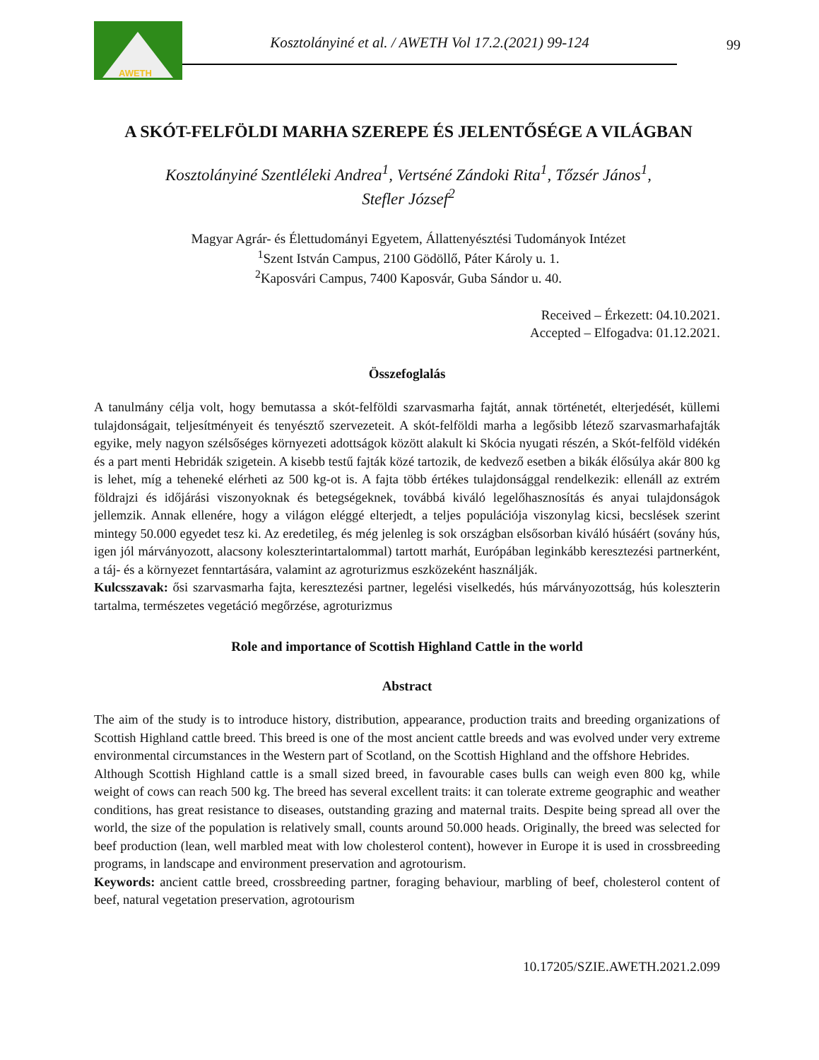AWETH
Kosztolányiné et al. / AWETH Vol 17.2.(2021) 99-124
99
A SKÓT-FELFÖLDI MARHA SZEREPE ÉS JELENTŐSÉGE A VILÁGBAN
Kosztolányiné Szentléleki Andrea<sup>1</sup>, Vertséné Zándoki Rita<sup>1</sup>, Tőzsér János<sup>1</sup>,
Stefler József<sup>2</sup>
Magyar Agrár- és Élettudományi Egyetem, Állattenyésztési Tudományok Intézet
<sup>1</sup> Szent István Campus, 2100 Gödöllő, Páter Károly u. 1.
<sup>2</sup> Kaposvári Campus, 7400 Kaposvár, Guba Sándor u. 40.
Received – Érkezett: 04.10.2021.
Accepted – Elfogadva: 01.12.2021.
Összefoglalás
A tanulmány célja volt, hogy bemutassa a skót-felföldi szarvasmarha fajtát, annak történetét, elterjedését, küllemi tulajdonságait, teljesítményeit és tenyésztő szervezeteit. A skót-felföldi marha a legősibb létező szarvasmarhafajták egyike, mely nagyon szélsőséges környezeti adottságok között alakult ki Skócia nyugati részén, a Skót-felföld vidékén és a part menti Hebridák szigetein. A kisebb testű fajták közé tartozik, de kedvező esetben a bikák élősúlya akár 800 kg is lehet, míg a teheneké elérheti az 500 kg-ot is. A fajta több értékes tulajdonsággal rendelkezik: ellenáll az extrém földrajzi és időjárási viszonyoknak és betegségeknek, továbbá kiváló legelőhasznosítás és anyai tulajdonságok jellemzik. Annak ellenére, hogy a világon eléggé elterjedt, a teljes populációja viszonylag kicsi, becslések szerint mintegy 50.000 egyedet tesz ki. Az eredetileg, és még jelenleg is sok országban elsősorban kiváló húsáért (sovány hús, igen jól márványozott, alacsony koleszterintartalommal) tartott marhát, Európában leginkább keresztezési partnerként, a táj- és a környezet fenntartására, valamint az agroturizmus eszközeként használják.
Kulcsszavak: ősi szarvasmarha fajta, keresztezési partner, legelési viselkedés, hús márványozottság, hús koleszterin tartalma, természetes vegetáció megőrzése, agroturizmus
Role and importance of Scottish Highland Cattle in the world
Abstract
The aim of the study is to introduce history, distribution, appearance, production traits and breeding organizations of Scottish Highland cattle breed. This breed is one of the most ancient cattle breeds and was evolved under very extreme environmental circumstances in the Western part of Scotland, on the Scottish Highland and the offshore Hebrides.
Although Scottish Highland cattle is a small sized breed, in favourable cases bulls can weigh even 800 kg, while weight of cows can reach 500 kg. The breed has several excellent traits: it can tolerate extreme geographic and weather conditions, has great resistance to diseases, outstanding grazing and maternal traits. Despite being spread all over the world, the size of the population is relatively small, counts around 50.000 heads. Originally, the breed was selected for beef production (lean, well marbled meat with low cholesterol content), however in Europe it is used in crossbreeding programs, in landscape and environment preservation and agrotourism.
Keywords: ancient cattle breed, crossbreeding partner, foraging behaviour, marbling of beef, cholesterol content of beef, natural vegetation preservation, agrotourism
10.17205/SZIE.AWETH.2021.2.099